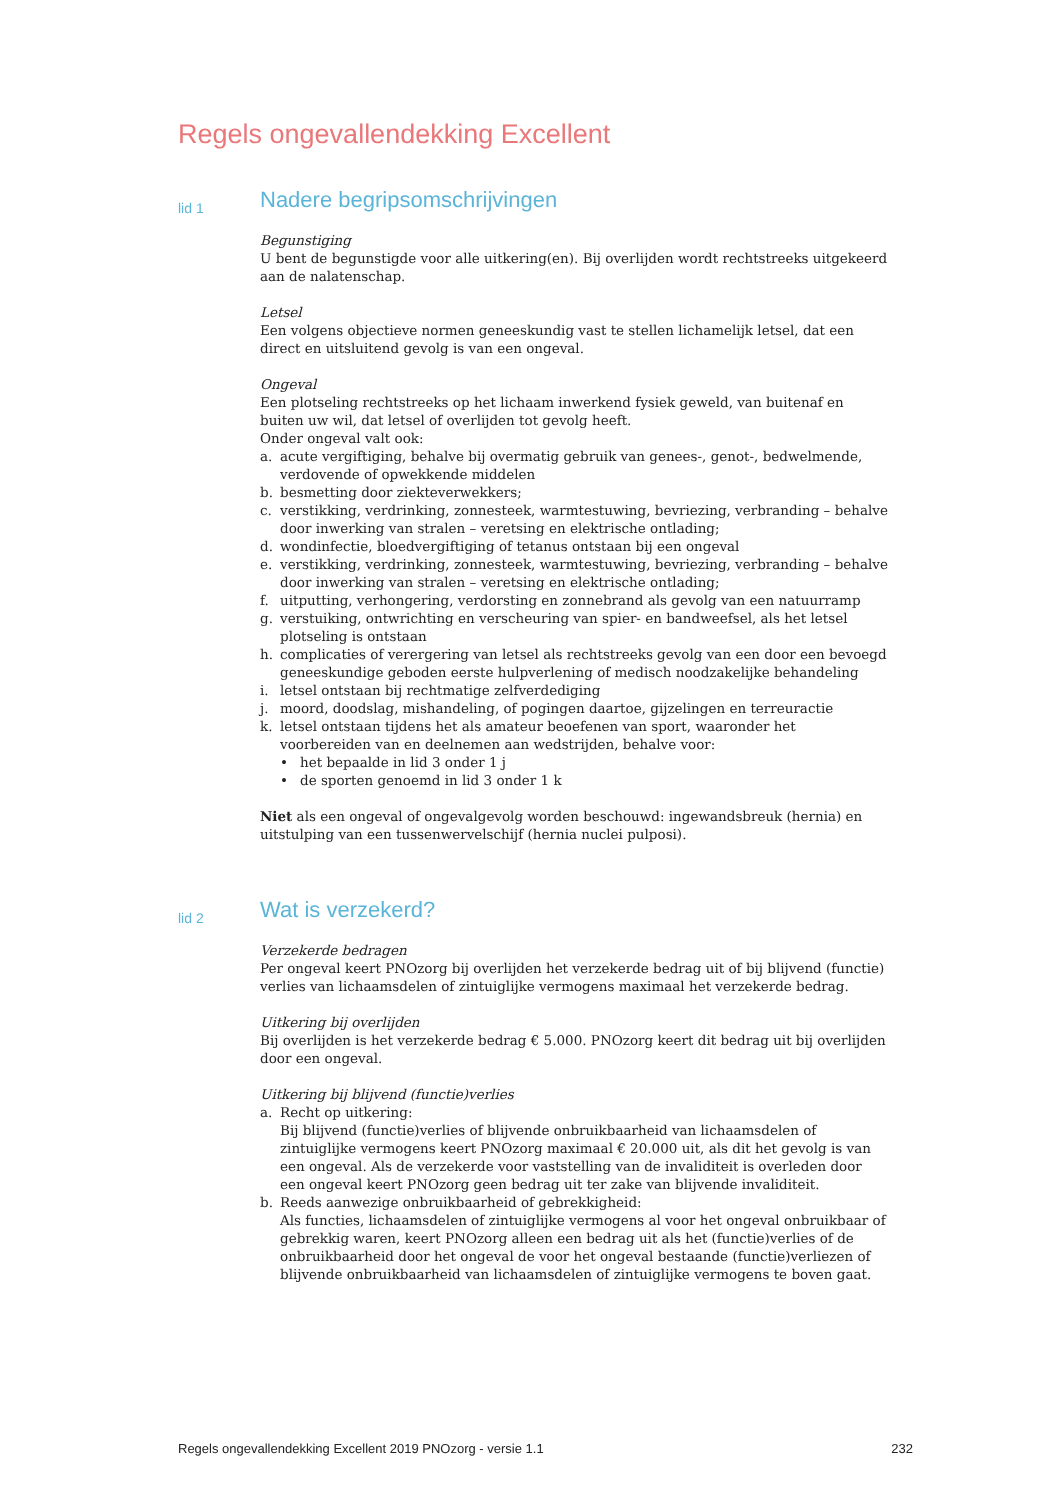Regels ongevallendekking Excellent
lid 1
Nadere begripsomschrijvingen
Begunstiging
U bent de begunstigde voor alle uitkering(en). Bij overlijden wordt rechtstreeks uitgekeerd aan de nalatenschap.
Letsel
Een volgens objectieve normen geneeskundig vast te stellen lichamelijk letsel, dat een direct en uitsluitend gevolg is van een ongeval.
Ongeval
Een plotseling rechtstreeks op het lichaam inwerkend fysiek geweld, van buitenaf en buiten uw wil, dat letsel of overlijden tot gevolg heeft.
Onder ongeval valt ook:
a. acute vergiftiging, behalve bij overmatig gebruik van genees-, genot-, bedwelmende, verdovende of opwekkende middelen
b. besmetting door ziekteverwekkers;
c. verstikking, verdrinking, zonnesteek, warmtestuwing, bevriezing, verbranding – behalve door inwerking van stralen – veretsing en elektrische ontlading;
d. wondinfectie, bloedvergiftiging of tetanus ontstaan bij een ongeval
e. verstikking, verdrinking, zonnesteek, warmtestuwing, bevriezing, verbranding – behalve door inwerking van stralen – veretsing en elektrische ontlading;
f. uitputting, verhongering, verdorsting en zonnebrand als gevolg van een natuurramp
g. verstuiking, ontwrichting en verscheuring van spier- en bandweefsel, als het letsel plotseling is ontstaan
h. complicaties of verergering van letsel als rechtstreeks gevolg van een door een bevoegd geneeskundige geboden eerste hulpverlening of medisch noodzakelijke behandeling
i. letsel ontstaan bij rechtmatige zelfverdediging
j. moord, doodslag, mishandeling, of pogingen daartoe, gijzelingen en terreuractie
k. letsel ontstaan tijdens het als amateur beoefenen van sport, waaronder het voorbereiden van en deelnemen aan wedstrijden, behalve voor:
• het bepaalde in lid 3 onder 1 j
• de sporten genoemd in lid 3 onder 1 k
Niet als een ongeval of ongevalgevolg worden beschouwd: ingewandsbreuk (hernia) en uitstulping van een tussenwervelschijf (hernia nuclei pulposi).
lid 2
Wat is verzekerd?
Verzekerde bedragen
Per ongeval keert PNOzorg bij overlijden het verzekerde bedrag uit of bij blijvend (functie) verlies van lichaamsdelen of zintuiglijke vermogens maximaal het verzekerde bedrag.
Uitkering bij overlijden
Bij overlijden is het verzekerde bedrag € 5.000. PNOzorg keert dit bedrag uit bij overlijden door een ongeval.
Uitkering bij blijvend (functie)verlies
a. Recht op uitkering:
Bij blijvend (functie)verlies of blijvende onbruikbaarheid van lichaamsdelen of zintuiglijke vermogens keert PNOzorg maximaal € 20.000 uit, als dit het gevolg is van een ongeval. Als de verzekerde voor vaststelling van de invaliditeit is overleden door een ongeval keert PNOzorg geen bedrag uit ter zake van blijvende invaliditeit.
b. Reeds aanwezige onbruikbaarheid of gebrekkigheid:
Als functies, lichaamsdelen of zintuiglijke vermogens al voor het ongeval onbruikbaar of gebrekkig waren, keert PNOzorg alleen een bedrag uit als het (functie)verlies of de onbruikbaarheid door het ongeval de voor het ongeval bestaande (functie)verliezen of blijvende onbruikbaarheid van lichaamsdelen of zintuiglijke vermogens te boven gaat.
Regels ongevallendekking Excellent 2019 PNOzorg - versie 1.1 232